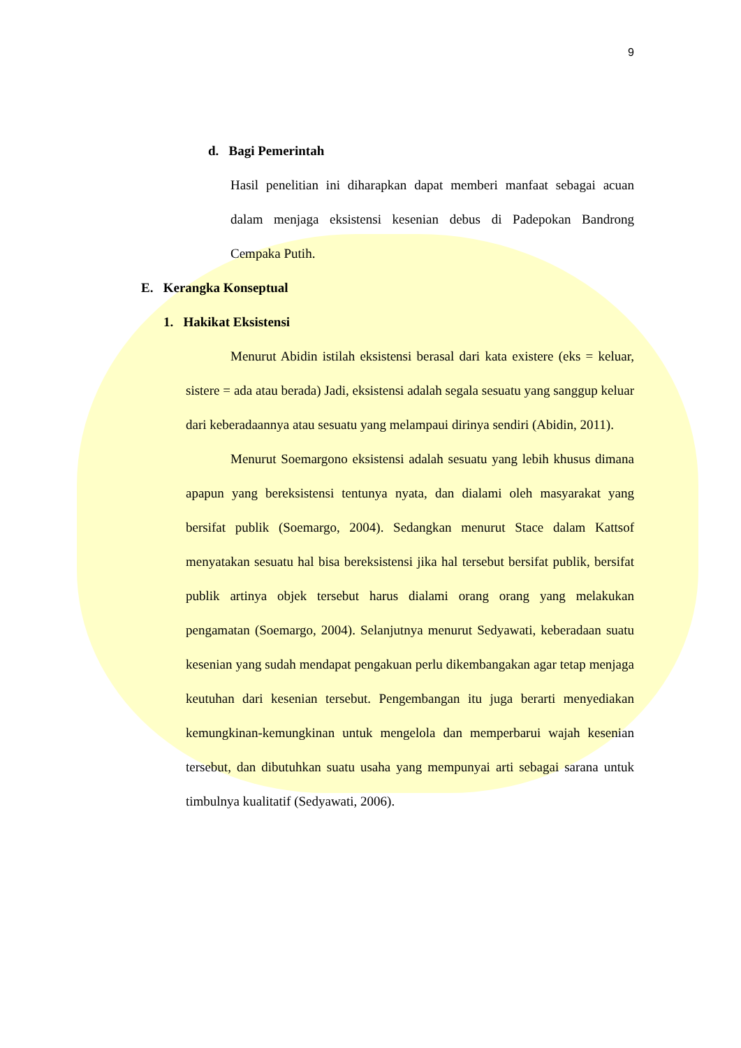9
d. Bagi Pemerintah
Hasil penelitian ini diharapkan dapat memberi manfaat sebagai acuan dalam menjaga eksistensi kesenian debus di Padepokan Bandrong Cempaka Putih.
E. Kerangka Konseptual
1. Hakikat Eksistensi
Menurut Abidin istilah eksistensi berasal dari kata existere (eks = keluar, sistere = ada atau berada) Jadi, eksistensi adalah segala sesuatu yang sanggup keluar dari keberadaannya atau sesuatu yang melampaui dirinya sendiri (Abidin, 2011).
Menurut Soemargono eksistensi adalah sesuatu yang lebih khusus dimana apapun yang bereksistensi tentunya nyata, dan dialami oleh masyarakat yang bersifat publik (Soemargo, 2004). Sedangkan menurut Stace dalam Kattsof menyatakan sesuatu hal bisa bereksistensi jika hal tersebut bersifat publik, bersifat publik artinya objek tersebut harus dialami orang orang yang melakukan pengamatan (Soemargo, 2004). Selanjutnya menurut Sedyawati, keberadaan suatu kesenian yang sudah mendapat pengakuan perlu dikembangakan agar tetap menjaga keutuhan dari kesenian tersebut. Pengembangan itu juga berarti menyediakan kemungkinan-kemungkinan untuk mengelola dan memperbarui wajah kesenian tersebut, dan dibutuhkan suatu usaha yang mempunyai arti sebagai sarana untuk timbulnya kualitatif (Sedyawati, 2006).